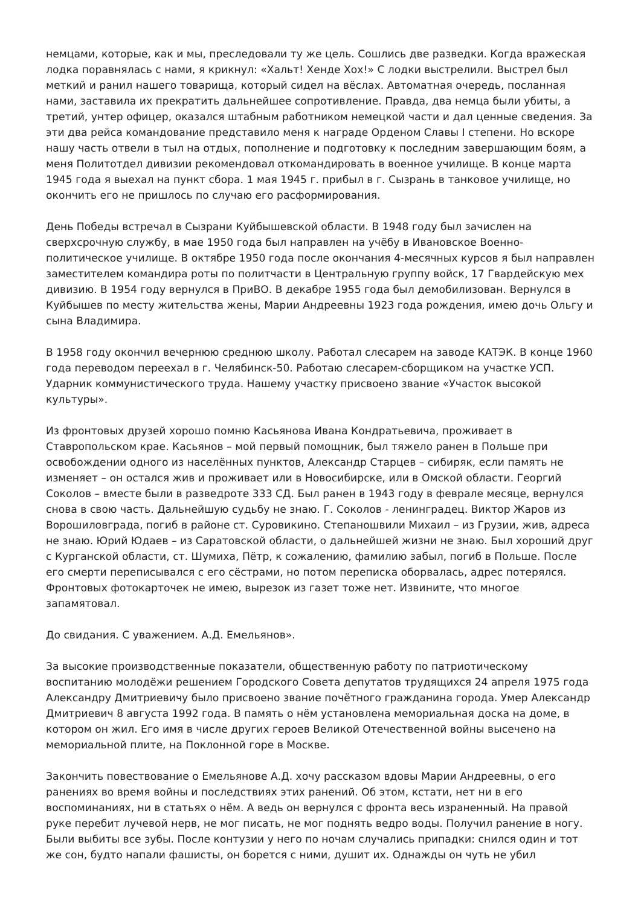немцами, которые, как и мы, преследовали ту же цель. Сошлись две разведки. Когда вражеская лодка поравнялась с нами, я крикнул: «Хальт! Хенде Хох!» С лодки выстрелили. Выстрел был меткий и ранил нашего товарища, который сидел на вёслах. Автоматная очередь, посланная нами, заставила их прекратить дальнейшее сопротивление. Правда, два немца были убиты, а третий, унтер офицер, оказался штабным работником немецкой части и дал ценные сведения. За эти два рейса командование представило меня к награде Орденом Славы I степени. Но вскоре нашу часть отвели в тыл на отдых, пополнение и подготовку к последним завершающим боям, а меня Политотдел дивизии рекомендовал откомандировать в военное училище. В конце марта 1945 года я выехал на пункт сбора. 1 мая 1945 г. прибыл в г. Сызрань в танковое училище, но окончить его не пришлось по случаю его расформирования.
День Победы встречал в Сызрани Куйбышевской области. В 1948 году был зачислен на сверхсрочную службу, в мае 1950 года был направлен на учёбу в Ивановское Военно-политическое училище. В октябре 1950 года после окончания 4-месячных курсов я был направлен заместителем командира роты по политчасти в Центральную группу войск, 17 Гвардейскую мех дивизию. В 1954 году вернулся в ПриВО. В декабре 1955 года был демобилизован. Вернулся в Куйбышев по месту жительства жены, Марии Андреевны 1923 года рождения, имею дочь Ольгу и сына Владимира.
В 1958 году окончил вечернюю среднюю школу. Работал слесарем на заводе КАТЭК. В конце 1960 года переводом переехал в г. Челябинск-50. Работаю слесарем-сборщиком на участке УСП. Ударник коммунистического труда. Нашему участку присвоено звание «Участок высокой культуры».
Из фронтовых друзей хорошо помню Касьянова Ивана Кондратьевича, проживает в Ставропольском крае. Касьянов – мой первый помощник, был тяжело ранен в Польше при освобождении одного из населённых пунктов, Александр Старцев – сибиряк, если память не изменяет – он остался жив и проживает или в Новосибирске, или в Омской области. Георгий Соколов – вместе были в разведроте 333 СД. Был ранен в 1943 году в феврале месяце, вернулся снова в свою часть. Дальнейшую судьбу не знаю. Г. Соколов - ленинградец. Виктор Жаров из Ворошиловграда, погиб в районе ст. Суровикино. Степаношвили Михаил – из Грузии, жив, адреса не знаю. Юрий Юдаев – из Саратовской области, о дальнейшей жизни не знаю. Был хороший друг с Курганской области, ст. Шумиха, Пётр, к сожалению, фамилию забыл, погиб в Польше. После его смерти переписывался с его сёстрами, но потом переписка оборвалась, адрес потерялся. Фронтовых фотокарточек не имею, вырезок из газет тоже нет. Извините, что многое запамятовал.
До свидания. С уважением. А.Д. Емельянов».
За высокие производственные показатели, общественную работу по патриотическому воспитанию молодёжи решением Городского Совета депутатов трудящихся 24 апреля 1975 года Александру Дмитриевичу было присвоено звание почётного гражданина города. Умер Александр Дмитриевич 8 августа 1992 года. В память о нём установлена мемориальная доска на доме, в котором он жил. Его имя в числе других героев Великой Отечественной войны высечено на мемориальной плите, на Поклонной горе в Москве.
Закончить повествование о Емельянове А.Д. хочу рассказом вдовы Марии Андреевны, о его ранениях во время войны и последствиях этих ранений. Об этом, кстати, нет ни в его воспоминаниях, ни в статьях о нём. А ведь он вернулся с фронта весь израненный. На правой руке перебит лучевой нерв, не мог писать, не мог поднять ведро воды. Получил ранение в ногу. Были выбиты все зубы. После контузии у него по ночам случались припадки: снился один и тот же сон, будто напали фашисты, он борется с ними, душит их. Однажды он чуть не убил